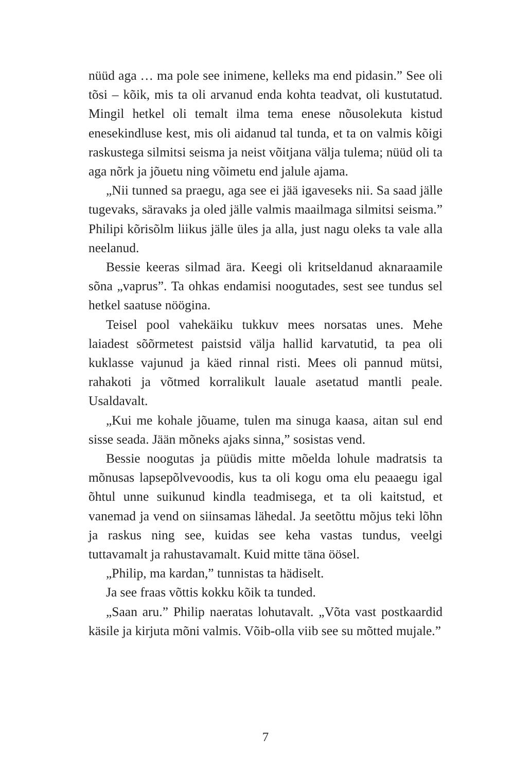nüüd aga … ma pole see inimene, kelleks ma end pidasin.” See oli tõsi – kõik, mis ta oli arvanud enda kohta teadvat, oli kustutatud. Mingil hetkel oli temalt ilma tema enese nõusolekuta kistud enesekindluse kest, mis oli aidanud tal tunda, et ta on valmis kõigi raskustega silmitsi seisma ja neist võitjana välja tulema; nüüd oli ta aga nõrk ja jõuetu ning võimetu end jalule ajama.
„Nii tunned sa praegu, aga see ei jää igaveseks nii. Sa saad jälle tugevaks, säravaks ja oled jälle valmis maailmaga silmitsi seisma.” Philipi kõrisõlm liikus jälle üles ja alla, just nagu oleks ta vale alla neelanud.
Bessie keeras silmad ära. Keegi oli kritseldanud aknaraamile sõna „vaprus”. Ta ohkas endamisi noogutades, sest see tundus sel hetkel saatuse nöögina.
Teisel pool vahekäiku tukkuv mees norsatas unes. Mehe laiadest sõõrmetest paistsid välja hallid karvatutid, ta pea oli kuklasse vajunud ja käed rinnal risti. Mees oli pannud mütsi, rahakoti ja võtmed korralikult lauale asetatud mantli peale. Usaldavalt.
„Kui me kohale jõuame, tulen ma sinuga kaasa, aitan sul end sisse seada. Jään mõneks ajaks sinna,” sosistas vend.
Bessie noogutas ja püüdis mitte mõelda lohule madratsis ta mõnusas lapsepõlvevoodis, kus ta oli kogu oma elu peaaegu igal õhtul unne suikunud kindla teadmisega, et ta oli kaitstud, et vanemad ja vend on siinsamas lähedal. Ja seetõttu mõjus teki lõhn ja raskus ning see, kuidas see keha vastas tundus, veelgi tuttavamalt ja rahustavamalt. Kuid mitte täna öösel.
„Philip, ma kardan,” tunnistas ta hädiselt.
Ja see fraas võttis kokku kõik ta tunded.
„Saan aru.” Philip naeratas lohutavalt. „Võta vast postkaardid käsile ja kirjuta mõni valmis. Võib-olla viib see su mõtted mujale.”
7